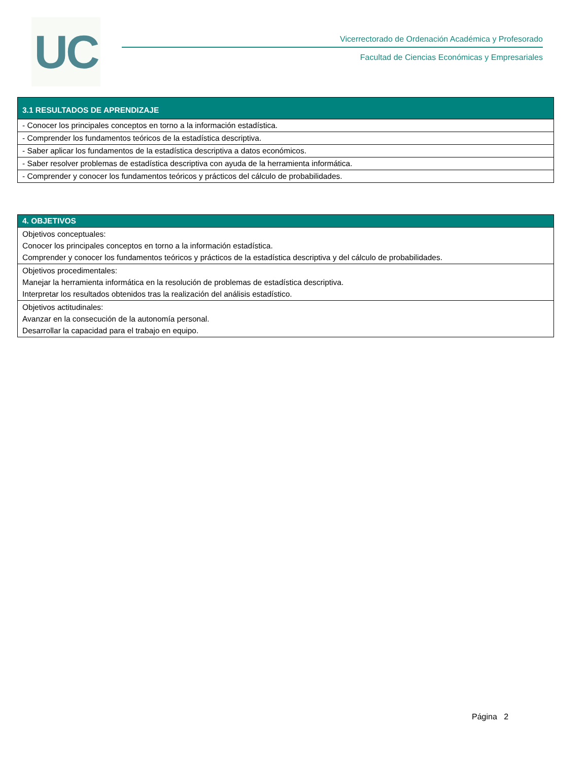UC
Vicerrectorado de Ordenación Académica y Profesorado
Facultad de Ciencias Económicas y Empresariales
| 3.1 RESULTADOS DE APRENDIZAJE |
| --- |
| - Conocer los principales conceptos en torno a la información estadística. |
| - Comprender los fundamentos teóricos de la estadística descriptiva. |
| - Saber aplicar los fundamentos de la estadística descriptiva a datos económicos. |
| - Saber resolver problemas de estadística descriptiva con ayuda de la herramienta informática. |
| - Comprender y conocer los fundamentos teóricos y prácticos del cálculo de probabilidades. |
| 4. OBJETIVOS |
| --- |
| Objetivos conceptuales: Conocer los principales conceptos en torno a la información estadística. Comprender y conocer los fundamentos teóricos y prácticos de la estadística descriptiva y del cálculo de probabilidades. |
| Objetivos procedimentales: Manejar la herramienta informática en la resolución de problemas de estadística descriptiva. Interpretar los resultados obtenidos tras la realización del análisis estadístico. |
| Objetivos actitudinales: Avanzar en la consecución de la autonomía personal. Desarrollar la capacidad para el trabajo en equipo. |
Página 2